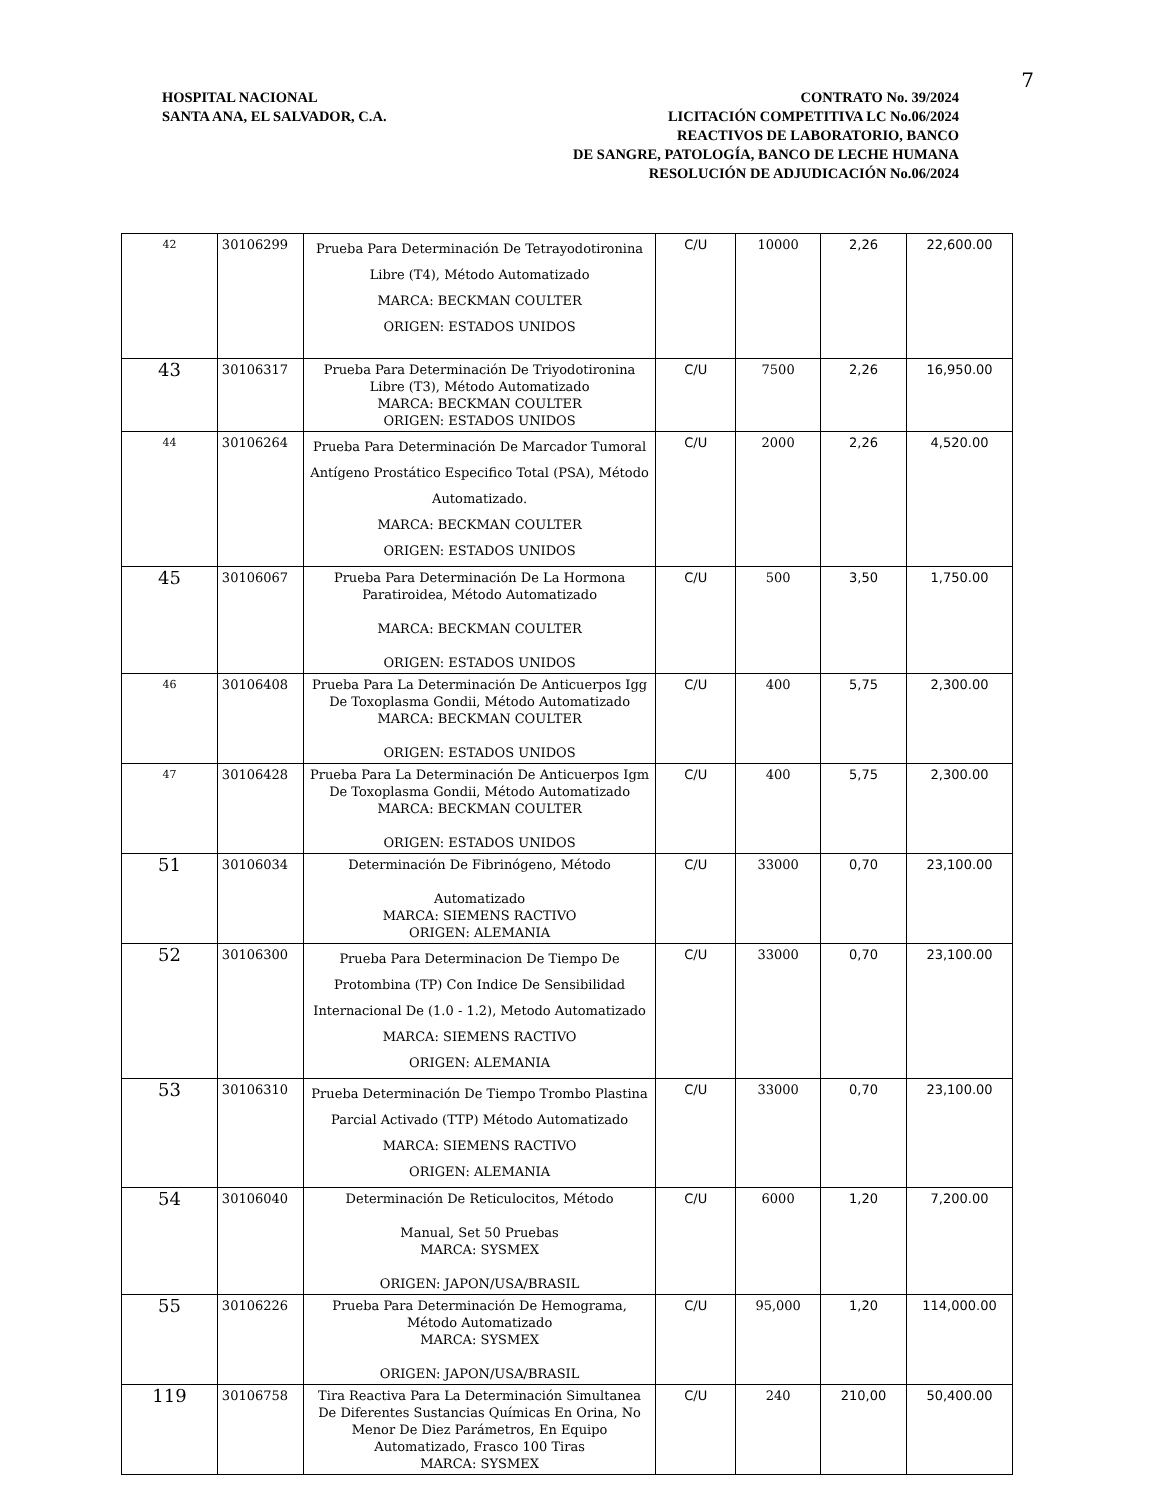7
HOSPITAL NACIONAL
SANTA ANA, EL SALVADOR, C.A.
CONTRATO No. 39/2024
LICITACIÓN COMPETITIVA LC No.06/2024
REACTIVOS DE LABORATORIO, BANCO
DE SANGRE, PATOLOGÍA, BANCO DE LECHE HUMANA
RESOLUCIÓN DE ADJUDICACIÓN No.06/2024
| 42 | 30106299 | Prueba Para Determinación De Tetrayodotironina Libre (T4), Método Automatizado MARCA: BECKMAN COULTER ORIGEN: ESTADOS UNIDOS | C/U | 10000 | 2,26 | 22,600.00 |
| 43 | 30106317 | Prueba Para Determinación De Triyodotironina Libre (T3), Método Automatizado MARCA: BECKMAN COULTER ORIGEN: ESTADOS UNIDOS | C/U | 7500 | 2,26 | 16,950.00 |
| 44 | 30106264 | Prueba Para Determinación De Marcador Tumoral Antígeno Prostático Especifico Total (PSA), Método Automatizado. MARCA: BECKMAN COULTER ORIGEN: ESTADOS UNIDOS | C/U | 2000 | 2,26 | 4,520.00 |
| 45 | 30106067 | Prueba Para Determinación De La Hormona Paratiroidea, Método Automatizado MARCA: BECKMAN COULTER ORIGEN: ESTADOS UNIDOS | C/U | 500 | 3,50 | 1,750.00 |
| 46 | 30106408 | Prueba Para La Determinación De Anticuerpos Igg De Toxoplasma Gondii, Método Automatizado MARCA: BECKMAN COULTER ORIGEN: ESTADOS UNIDOS | C/U | 400 | 5,75 | 2,300.00 |
| 47 | 30106428 | Prueba Para La Determinación De Anticuerpos Igm De Toxoplasma Gondii, Método Automatizado MARCA: BECKMAN COULTER ORIGEN: ESTADOS UNIDOS | C/U | 400 | 5,75 | 2,300.00 |
| 51 | 30106034 | Determinación De Fibrinógeno, Método Automatizado MARCA: SIEMENS RACTIVO ORIGEN: ALEMANIA | C/U | 33000 | 0,70 | 23,100.00 |
| 52 | 30106300 | Prueba Para Determinacion De Tiempo De Protombina (TP) Con Indice De Sensibilidad Internacional De (1.0 - 1.2), Metodo Automatizado MARCA: SIEMENS RACTIVO ORIGEN: ALEMANIA | C/U | 33000 | 0,70 | 23,100.00 |
| 53 | 30106310 | Prueba Determinación De Tiempo Trombo Plastina Parcial Activado (TTP) Método Automatizado MARCA: SIEMENS RACTIVO ORIGEN: ALEMANIA | C/U | 33000 | 0,70 | 23,100.00 |
| 54 | 30106040 | Determinación De Reticulocitos, Método Manual, Set 50 Pruebas MARCA: SYSMEX ORIGEN: JAPON/USA/BRASIL | C/U | 6000 | 1,20 | 7,200.00 |
| 55 | 30106226 | Prueba Para Determinación De Hemograma, Método Automatizado MARCA: SYSMEX ORIGEN: JAPON/USA/BRASIL | C/U | 95,000 | 1,20 | 114,000.00 |
| 119 | 30106758 | Tira Reactiva Para La Determinación Simultanea De Diferentes Sustancias Químicas En Orina, No Menor De Diez Parámetros, En Equipo Automatizado, Frasco 100 Tiras MARCA: SYSMEX | C/U | 240 | 210,00 | 50,400.00 |